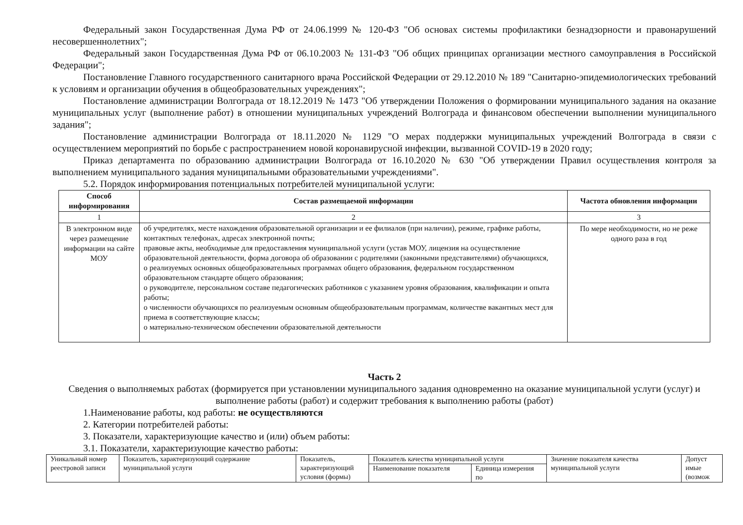Федеральный закон Государственная Дума РФ от 24.06.1999 № 120-ФЗ "Об основах системы профилактики безнадзорности и правонарушений несовершеннолетних";
Федеральный закон Государственная Дума РФ от 06.10.2003 № 131-ФЗ "Об общих принципах организации местного самоуправления в Российской Федерации";
Постановление Главного государственного санитарного врача Российской Федерации от 29.12.2010 № 189 "Санитарно-эпидемиологических требований к условиям и организации обучения в общеобразовательных учреждениях";
Постановление администрации Волгограда от 18.12.2019 № 1473 "Об утверждении Положения о формировании муниципального задания на оказание муниципальных услуг (выполнение работ) в отношении муниципальных учреждений Волгограда и финансовом обеспечении выполнении муниципального задания";
Постановление администрации Волгограда от 18.11.2020 № 1129 "О мерах поддержки муниципальных учреждений Волгограда в связи с осуществлением мероприятий по борьбе с распространением новой коронавирусной инфекции, вызванной COVID-19 в 2020 году;
Приказ департамента по образованию администрации Волгограда от 16.10.2020 № 630 "Об утверждении Правил осуществления контроля за выполнением муниципального задания муниципальными образовательными учреждениями".
5.2. Порядок информирования потенциальных потребителей муниципальной услуги:
| Способ информирования | Состав размещаемой информации | Частота обновления информации |
| --- | --- | --- |
| 1 | 2 | 3 |
| В электронном виде через размещение информации на сайте МОУ | об учредителях, месте нахождения образовательной организации и ее филиалов (при наличии), режиме, графике работы, контактных телефонах, адресах электронной почты; правовые акты, необходимые для предоставления муниципальной услуги (устав МОУ, лицензия на осуществление образовательной деятельности, форма договора об образовании с родителями (законными представителями) обучающихся, о реализуемых основных общеобразовательных программах общего образования, федеральном государственном образовательном стандарте общего образования; о руководителе, персональном составе педагогических работников с указанием уровня образования, квалификации и опыта работы; о численности обучающихся по реализуемым основным общеобразовательным программам, количестве вакантных мест для приема в соответствующие классы; о материально-техническом обеспечении образовательной деятельности | По мере необходимости, но не реже одного раза в год |
Часть 2
Сведения о выполняемых работах (формируется при установлении муниципального задания одновременно на оказание муниципальной услуги (услуг) и выполнение работы (работ) и содержит требования к выполнению работы (работ)
1.Наименование работы, код работы: не осуществляются
2. Категории потребителей работы:
3. Показатели, характеризующие качество и (или) объем работы:
3.1. Показатели, характеризующие качество работы:
| Уникальный номер реестровой записи | Показатель, характеризующий содержание муниципальной услуги | Показатель, характеризующий условия (формы) | Показатель качества муниципальной услуги | | Значение показателя качества муниципальной услуги | Допуст имые (возмож |
| | | | Наименование показателя | Единица измерения по | | |